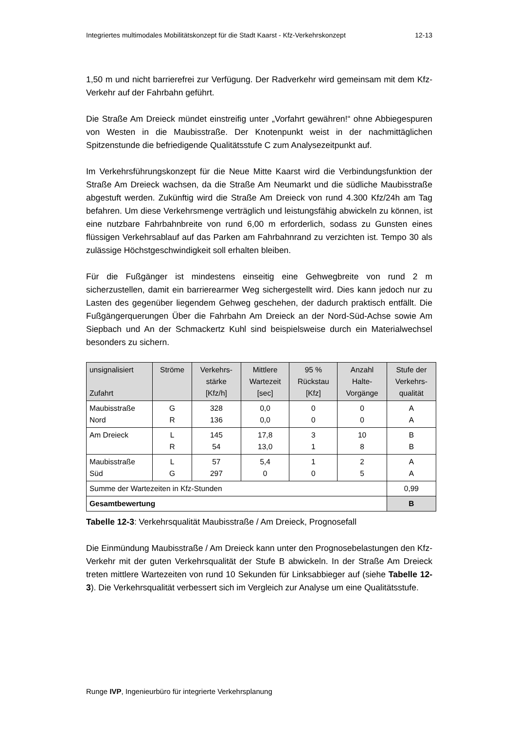Integriertes multimodales Mobilitätskonzept für die Stadt Kaarst - Kfz-Verkehrskonzept 12-13
1,50 m und nicht barrierefrei zur Verfügung. Der Radverkehr wird gemeinsam mit dem Kfz-Verkehr auf der Fahrbahn geführt.
Die Straße Am Dreieck mündet einstreifig unter „Vorfahrt gewähren!“ ohne Abbiegespuren von Westen in die Maubisstraße. Der Knotenpunkt weist in der nachmittäglichen Spitzenstunde die befriedigende Qualitätsstufe C zum Analysezeitpunkt auf.
Im Verkehrsführungskonzept für die Neue Mitte Kaarst wird die Verbindungsfunktion der Straße Am Dreieck wachsen, da die Straße Am Neumarkt und die südliche Maubisstraße abgestuft werden. Zukünftig wird die Straße Am Dreieck von rund 4.300 Kfz/24h am Tag befahren. Um diese Verkehrsmenge verträglich und leistungsfähig abwickeln zu können, ist eine nutzbare Fahrbahnbreite von rund 6,00 m erforderlich, sodass zu Gunsten eines flüssigen Verkehrsablauf auf das Parken am Fahrbahnrand zu verzichten ist. Tempo 30 als zulässige Höchstgeschwindigkeit soll erhalten bleiben.
Für die Fußgänger ist mindestens einseitig eine Gehwegbreite von rund 2 m sicherzustellen, damit ein barrierearmer Weg sichergestellt wird. Dies kann jedoch nur zu Lasten des gegenüber liegendem Gehweg geschehen, der dadurch praktisch entfällt. Die Fußgängerquerungen Über die Fahrbahn Am Dreieck an der Nord-Süd-Achse sowie Am Siepbach und An der Schmackertz Kuhl sind beispielsweise durch ein Materialwechsel besonders zu sichern.
| unsignalisiert Zufahrt | Ströme | Verkehrs- stärke [Kfz/h] | Mittlere Wartezeit [sec] | 95 % Rückstau [Kfz] | Anzahl Halte- Vorgänge | Stufe der Verkehrs- qualität |
| --- | --- | --- | --- | --- | --- | --- |
| Maubisstraße Nord | G R | 328 136 | 0,0 0,0 | 0 0 | 0 0 | A A |
| Am Dreieck | L R | 145 54 | 17,8 13,0 | 3 1 | 10 8 | B B |
| Maubisstraße Süd | L G | 57 297 | 5,4 0 | 1 0 | 2 5 | A A |
| Summe der Wartezeiten in Kfz-Stunden | | | | | | 0,99 |
| Gesamtbewertung | | | | | | B |
Tabelle 12-3: Verkehrsqualität Maubisstraße / Am Dreieck, Prognosefall
Die Einmündung Maubisstraße / Am Dreieck kann unter den Prognosebelastungen den Kfz-Verkehr mit der guten Verkehrsqualität der Stufe B abwickeln. In der Straße Am Dreieck treten mittlere Wartezeiten von rund 10 Sekunden für Linksabbieger auf (siehe Tabelle 12-3). Die Verkehrsqualität verbessert sich im Vergleich zur Analyse um eine Qualitätsstufe.
Runge IVP, Ingenieurbüro für integrierte Verkehrsplanung